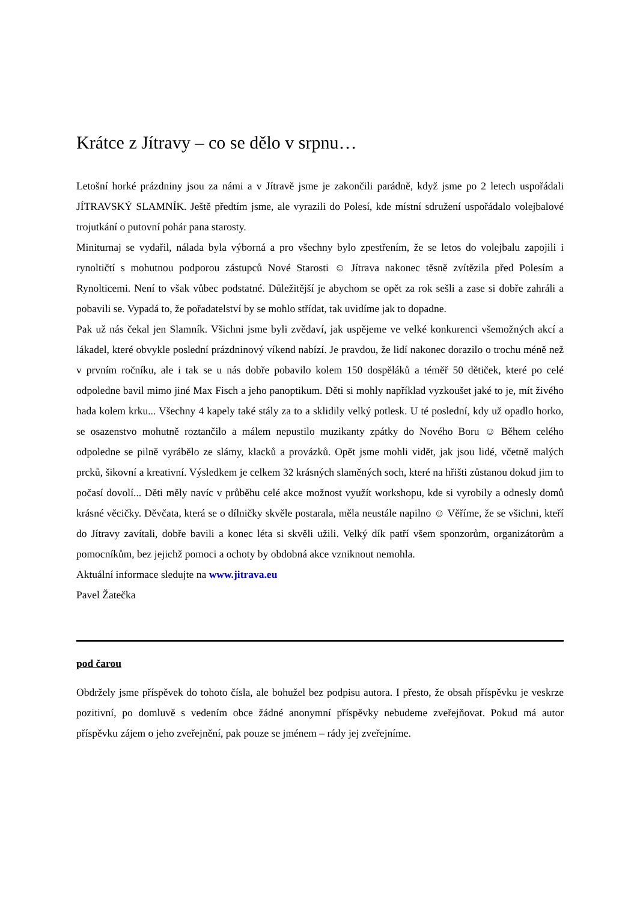Krátce z Jítravy – co se dělo v srpnu…
Letošní horké prázdniny jsou za námi a v Jítravě jsme je zakončili parádně, když jsme po 2 letech uspořádali JÍTRAVSKÝ SLAMNÍK. Ještě předtím jsme, ale vyrazili do Polesí, kde místní sdružení uspořádalo volejbalové trojutkání o putovní pohár pana starosty.
Miniturnaj se vydařil, nálada byla výborná a pro všechny bylo zpestřením, že se letos do volejbalu zapojili i rynoltičtí s mohutnou podporou zástupců Nové Starosti ☺ Jítrava nakonec těsně zvítězila před Polesím a Rynolticemi. Není to však vůbec podstatné. Důležitější je abychom se opět za rok sešli a zase si dobře zahráli a pobavili se. Vypadá to, že pořadatelství by se mohlo střídat, tak uvidíme jak to dopadne.
Pak už nás čekal jen Slamník. Všichni jsme byli zvědaví, jak uspějeme ve velké konkurenci všemožných akcí a lákadel, které obvykle poslední prázdninový víkend nabízí. Je pravdou, že lidí nakonec dorazilo o trochu méně než v prvním ročníku, ale i tak se u nás dobře pobavilo kolem 150 dospěláků a téměř 50 dětiček, které po celé odpoledne bavil mimo jiné Max Fisch a jeho panoptikum. Děti si mohly například vyzkoušet jaké to je, mít živého hada kolem krku... Všechny 4 kapely také stály za to a sklidily velký potlesk. U té poslední, kdy už opadlo horko, se osazenstvo mohutně roztančilo a málem nepustilo muzikanty zpátky do Nového Boru ☺ Během celého odpoledne se pilně vyrábělo ze slámy, klacků a provázků. Opět jsme mohli vidět, jak jsou lidé, včetně malých prcků, šikovní a kreativní. Výsledkem je celkem 32 krásných slaměných soch, které na hřišti zůstanou dokud jim to počasí dovolí... Děti měly navíc v průběhu celé akce možnost využít workshopu, kde si vyrobily a odnesly domů krásné věcičky. Děvčata, která se o dílničky skvěle postarala, měla neustále napilno ☺ Věříme, že se všichni, kteří do Jítravy zavítali, dobře bavili a konec léta si skvěli užili. Velký dík patří všem sponzorům, organizátorům a pomocníkům, bez jejichž pomoci a ochoty by obdobná akce vzniknout nemohla.
Aktuální informace sledujte na www.jitrava.eu
Pavel Žatečka
pod čarou
Obdržely jsme příspěvek do tohoto čísla, ale bohužel bez podpisu autora. I přesto, že obsah příspěvku je veskrze pozitivní, po domluvě s vedením obce žádné anonymní příspěvky nebudeme zveřejňovat. Pokud má autor příspěvku zájem o jeho zveřejnění, pak pouze se jménem – rády jej zveřejníme.